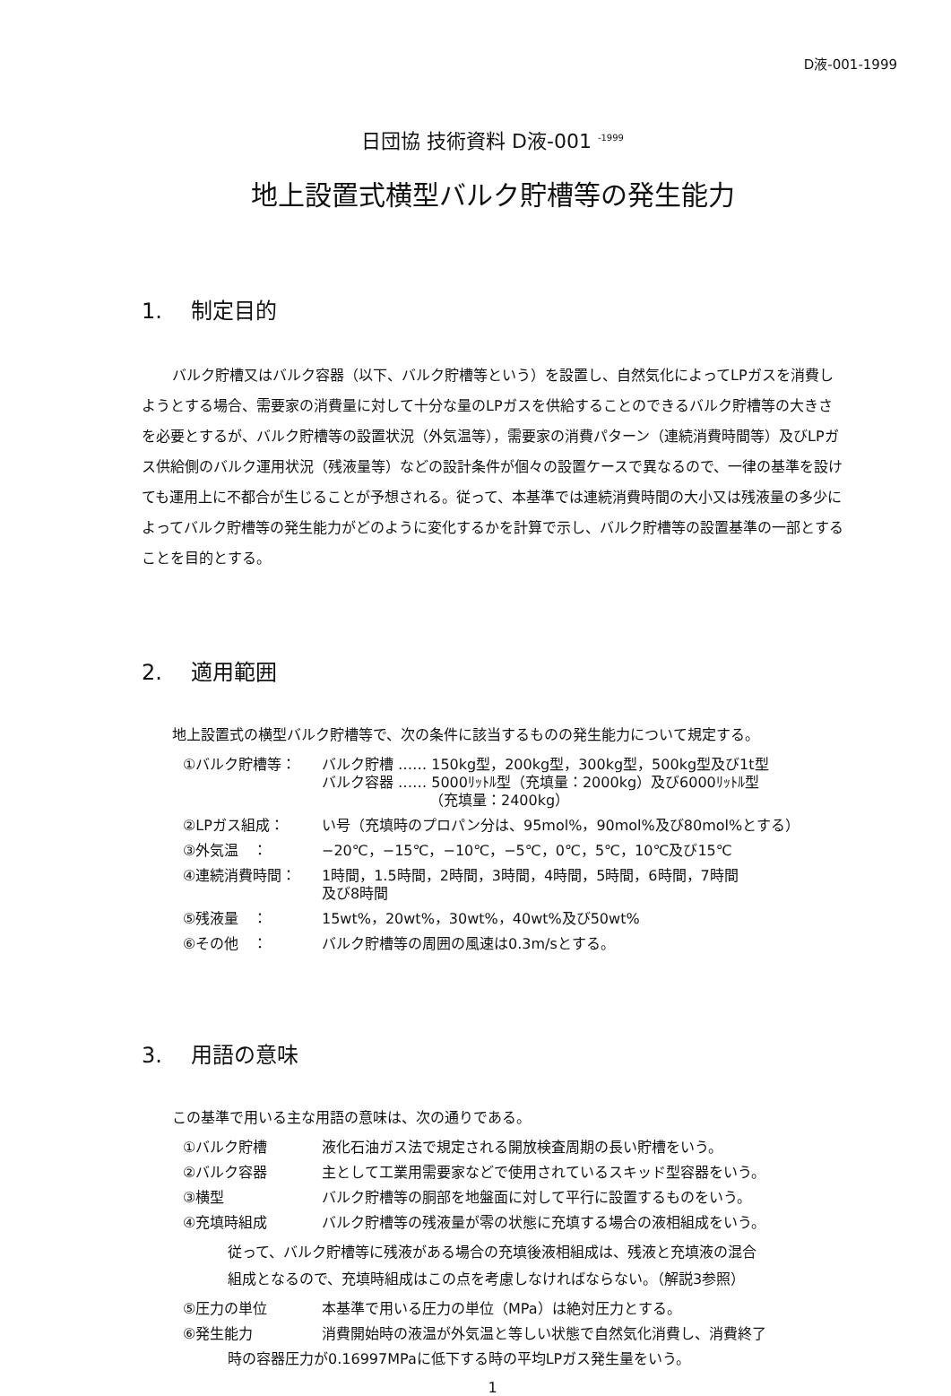D液-001-1999
日団協 技術資料 D液-001 <sup>-1999</sup>
地上設置式横型バルク貯槽等の発生能力
1. 制定目的
バルク貯槽又はバルク容器（以下、バルク貯槽等という）を設置し、自然気化によってLPガスを消費しようとする場合、需要家の消費量に対して十分な量のLPガスを供給することのできるバルク貯槽等の大きさを必要とするが、バルク貯槽等の設置状況（外気温等），需要家の消費パターン（連続消費時間等）及びLPガス供給側のバルク運用状況（残液量等）などの設計条件が個々の設置ケースで異なるので、一律の基準を設けても運用上に不都合が生じることが予想される。従って、本基準では連続消費時間の大小又は残液量の多少によってバルク貯槽等の発生能力がどのように変化するかを計算で示し、バルク貯槽等の設置基準の一部とすることを目的とする。
2. 適用範囲
地上設置式の横型バルク貯槽等で、次の条件に該当するものの発生能力について規定する。
| ①バルク貯槽等： | バルク貯槽 ‥‥‥ 150kg型，200kg型，300kg型，500kg型及び1t型 バルク容器 ‥‥‥ 5000ﾘｯﾄﾙ型（充填量：2000kg）及び6000ﾘｯﾄﾙ型 （充填量：2400kg） |
| ②LPガス組成： | い号（充填時のプロパン分は、95mol%，90mol%及び80mol%とする） |
| ③外気温 ： | −20℃，−15℃，−10℃，−5℃，0℃，5℃，10℃及び15℃ |
| ④連続消費時間： | 1時間，1.5時間，2時間，3時間，4時間，5時間，6時間，7時間 及び8時間 |
| ⑤残液量 ： | 15wt%，20wt%，30wt%，40wt%及び50wt% |
| ⑥その他 ： | バルク貯槽等の周囲の風速は0.3m/sとする。 |
3. 用語の意味
この基準で用いる主な用語の意味は、次の通りである。
| ①バルク貯槽 | 液化石油ガス法で規定される開放検査周期の長い貯槽をいう。 |
| ②バルク容器 | 主として工業用需要家などで使用されているスキッド型容器をいう。 |
| ③横型 | バルク貯槽等の胴部を地盤面に対して平行に設置するものをいう。 |
| ④充填時組成 | バルク貯槽等の残液量が零の状態に充填する場合の液相組成をいう。 |
| 従って、バルク貯槽等に残液がある場合の充填後液相組成は、残液と充填液の混合 組成となるので、充填時組成はこの点を考慮しなければならない。（解説3参照） | |
| ⑤圧力の単位 | 本基準で用いる圧力の単位（MPa）は絶対圧力とする。 |
| ⑥発生能力 | 消費開始時の液温が外気温と等しい状態で自然気化消費し、消費終了 |
| 時の容器圧力が0.16997MPaに低下する時の平均LPガス発生量をいう。 | |
1